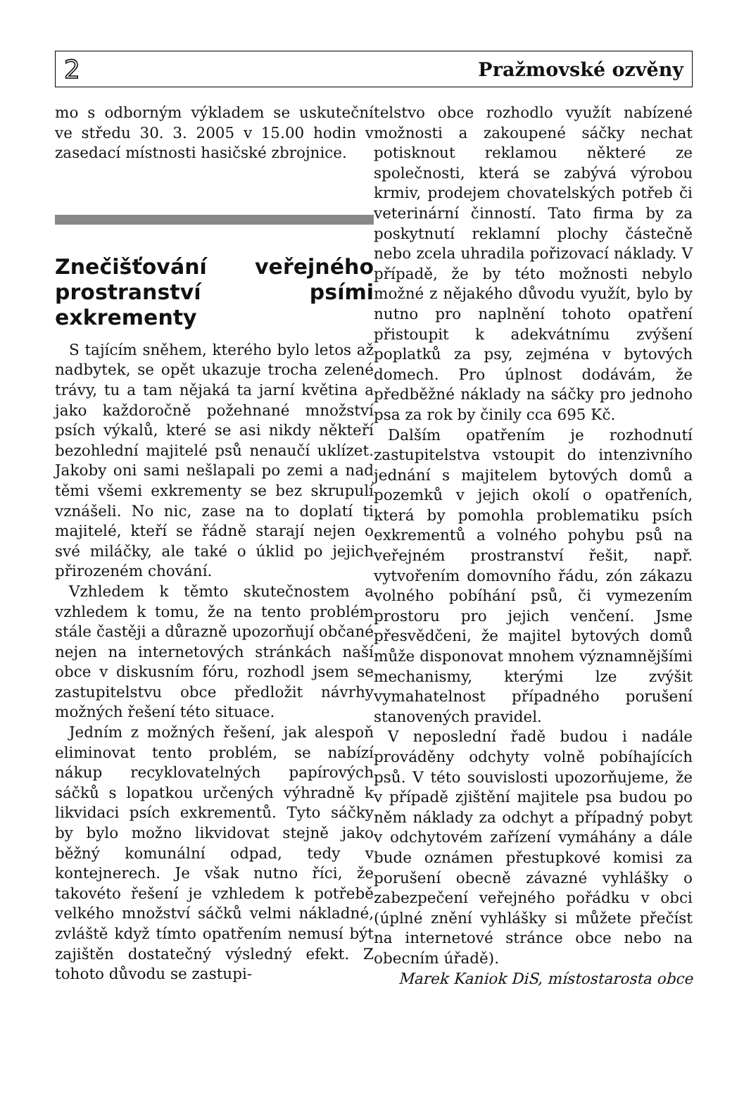2 Pražmovské ozvěny
mo s odborným výkladem se uskuteční ve středu 30. 3. 2005 v 15.00 hodin v zasedací místnosti hasičské zbrojnice.
Znečišťování veřejného prostranství psími exkrementy
S tajícím sněhem, kterého bylo letos až nadbytek, se opět ukazuje trocha zelené trávy, tu a tam nějaká ta jarní květina a jako každoročně požehnané množství psích výkalů, které se asi nikdy někteří bezohlední majitelé psů nenaučí uklízet. Jakoby oni sami nešlapali po zemi a nad těmi všemi exkrementy se bez skrupulí vznášeli. No nic, zase na to doplatí ti majitelé, kteří se řádně starají nejen o své miláčky, ale také o úklid po jejich přirozeném chování.
Vzhledem k těmto skutečnostem a vzhledem k tomu, že na tento problém stále častěji a důrazně upozorňují občané nejen na internetových stránkách naší obce v diskusním fóru, rozhodl jsem se zastupitelstvu obce předložit návrhy možných řešení této situace.
Jedním z možných řešení, jak alespoň eliminovat tento problém, se nabízí nákup recyklovatelných papírových sáčků s lopatkou určených výhradně k likvidaci psích exkrementů. Tyto sáčky by bylo možno likvidovat stejně jako běžný komunální odpad, tedy v kontejnerech. Je však nutno říci, že takovéto řešení je vzhledem k potřebě velkého množství sáčků velmi nákladné, zvláště když tímto opatřením nemusí být zajištěn dostatečný výsledný efekt. Z tohoto důvodu se zastupi-
telstvo obce rozhodlo využít nabízené možnosti a zakoupené sáčky nechat potisknout reklamou některé ze společnosti, která se zabývá výrobou krmiv, prodejem chovatelských potřeb či veterinární činností. Tato firma by za poskytnutí reklamní plochy částečně nebo zcela uhradila pořizovací náklady. V případě, že by této možnosti nebylo možné z nějakého důvodu využít, bylo by nutno pro naplnění tohoto opatření přistoupit k adekvátnímu zvýšení poplatků za psy, zejména v bytových domech. Pro úplnost dodávám, že předběžné náklady na sáčky pro jednoho psa za rok by činily cca 695 Kč.
Dalším opatřením je rozhodnutí zastupitelstva vstoupit do intenzivního jednání s majitelem bytových domů a pozemků v jejich okolí o opatřeních, která by pomohla problematiku psích exkrementů a volného pohybu psů na veřejném prostranství řešit, např. vytvořením domovního řádu, zón zákazu volného pobíhání psů, či vymezením prostoru pro jejich venčení. Jsme přesvědčeni, že majitel bytových domů může disponovat mnohem významnějšími mechanismy, kterými lze zvýšit vymahatelnost případného porušení stanovených pravidel.
V neposlední řadě budou i nadále prováděny odchyty volně pobíhajících psů. V této souvislosti upozorňujeme, že v případě zjištění majitele psa budou po něm náklady za odchyt a případný pobyt v odchytovém zařízení vymáhány a dále bude oznámen přestupkové komisi za porušení obecně závazné vyhlášky o zabezpečení veřejného pořádku v obci (úplné znění vyhlášky si můžete přečíst na internetové stránce obce nebo na obecním úřadě).
Marek Kaniok DiS, místostarosta obce